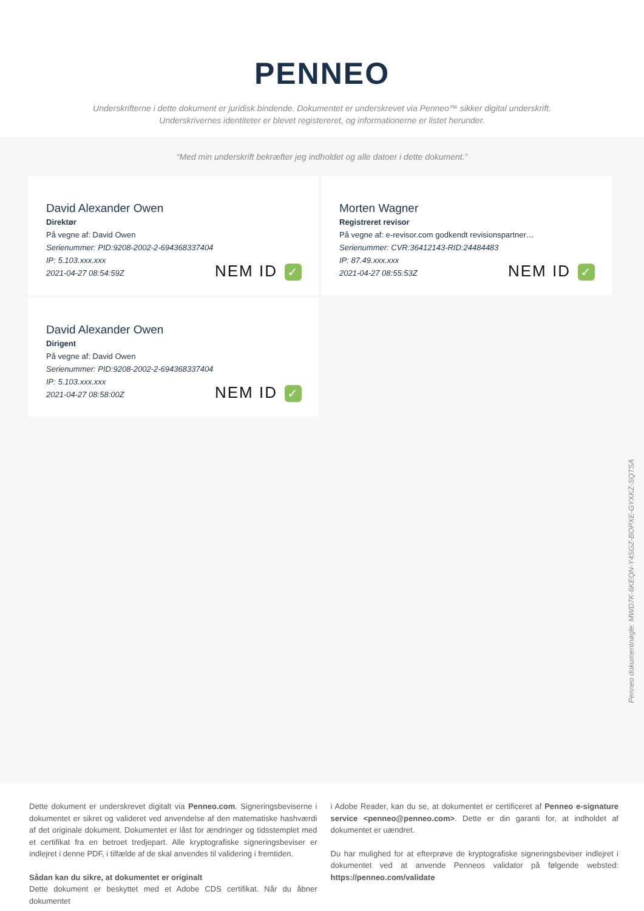PENNEO
Underskrifterne i dette dokument er juridisk bindende. Dokumentet er underskrevet via Penneo™ sikker digital underskrift.
Underskrivernes identiteter er blevet registereret, og informationerne er listet herunder.
“Med min underskrift bekræfter jeg indholdet og alle datoer i dette dokument.”
David Alexander Owen
Direktør
På vegne af: David Owen
Serienummer: PID:9208-2002-2-694368337404
IP: 5.103.xxx.xxx
2021-04-27 08:54:59Z
NEM ID ✓
Morten Wagner
Registreret revisor
På vegne af: e-revisor.com godkendt revisionspartner…
Serienummer: CVR:36412143-RID:24484483
IP: 87.49.xxx.xxx
2021-04-27 08:55:53Z
NEM ID ✓
David Alexander Owen
Dirigent
På vegne af: David Owen
Serienummer: PID:9208-2002-2-694368337404
IP: 5.103.xxx.xxx
2021-04-27 08:58:00Z
NEM ID ✓
Penneo dokumentnøgle: MWD7K-6KEQN-Y4SGZ-BOPXE-GYXKZ-SQTSA
Dette dokument er underskrevet digitalt via Penneo.com. Signeringsbeviserne i dokumentet er sikret og valideret ved anvendelse af den matematiske hashværdi af det originale dokument. Dokumentet er låst for ændringer og tidsstemplet med et certifikat fra en betroet tredjepart. Alle kryptografiske signeringsbeviser er indlejret i denne PDF, i tilfælde af de skal anvendes til validering i fremtiden.
Sådan kan du sikre, at dokumentet er originalt
Dette dokument er beskyttet med et Adobe CDS certifikat. Når du åbner dokumentet
i Adobe Reader, kan du se, at dokumentet er certificeret af Penneo e-signature service <penneo@penneo.com>. Dette er din garanti for, at indholdet af dokumentet er uændret.
Du har mulighed for at efterprøve de kryptografiske signeringsbeviser indlejret i dokumentet ved at anvende Penneos validator på følgende websted: https://penneo.com/validate